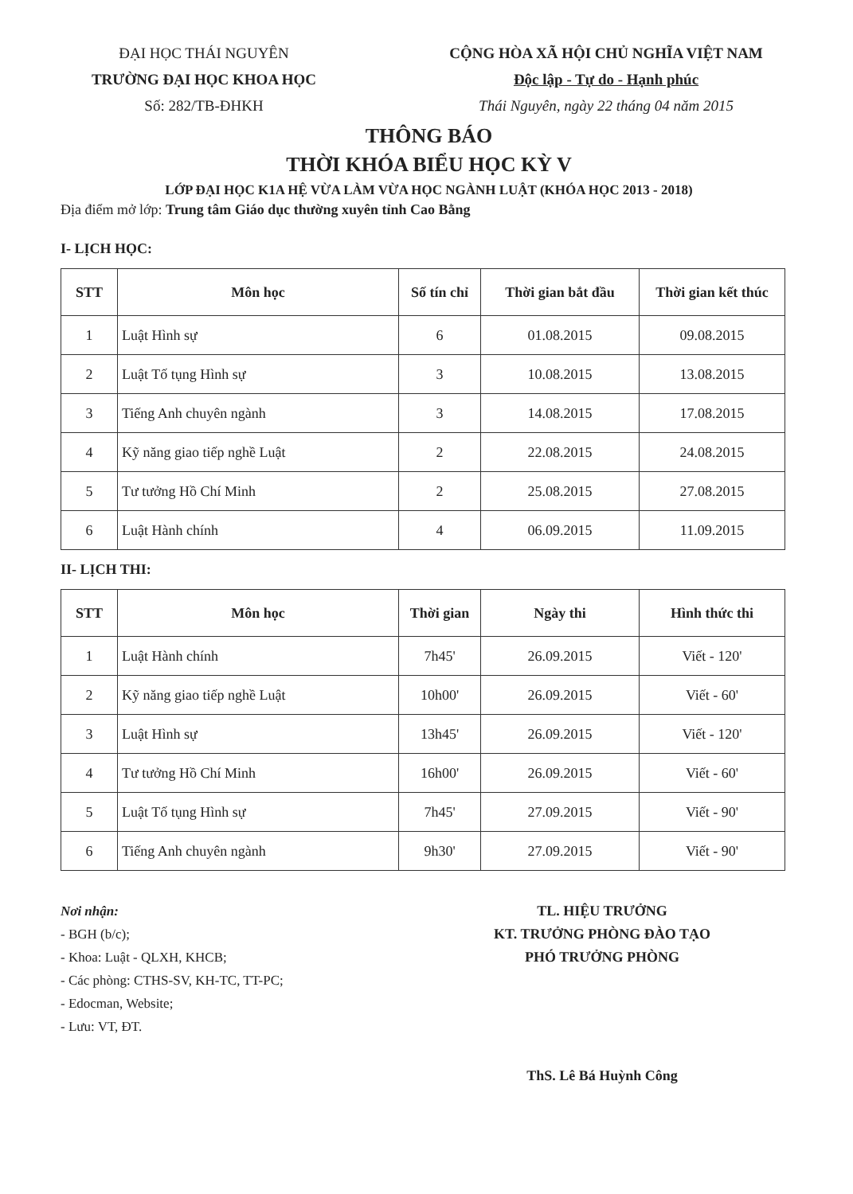ĐẠI HỌC THÁI NGUYÊN
TRƯỜNG ĐẠI HỌC KHOA HỌC
Số: 282/TB-ĐHKH
CỘNG HÒA XÃ HỘI CHỦ NGHĨA VIỆT NAM
Độc lập - Tự do - Hạnh phúc
Thái Nguyên, ngày 22 tháng 04 năm 2015
THÔNG BÁO
THỜI KHÓA BIỂU HỌC KỲ V
LỚP ĐẠI HỌC K1A HỆ VỪA LÀM VỪA HỌC NGÀNH LUẬT (KHÓA HỌC 2013 - 2018)
Địa điểm mở lớp: Trung tâm Giáo dục thường xuyên tỉnh Cao Bằng
I- LỊCH HỌC:
| STT | Môn học | Số tín chỉ | Thời gian bắt đầu | Thời gian kết thúc |
| --- | --- | --- | --- | --- |
| 1 | Luật Hình sự | 6 | 01.08.2015 | 09.08.2015 |
| 2 | Luật Tố tụng Hình sự | 3 | 10.08.2015 | 13.08.2015 |
| 3 | Tiếng Anh chuyên ngành | 3 | 14.08.2015 | 17.08.2015 |
| 4 | Kỹ năng giao tiếp nghề Luật | 2 | 22.08.2015 | 24.08.2015 |
| 5 | Tư tưởng Hồ Chí Minh | 2 | 25.08.2015 | 27.08.2015 |
| 6 | Luật Hành chính | 4 | 06.09.2015 | 11.09.2015 |
II- LỊCH THI:
| STT | Môn học | Thời gian | Ngày thi | Hình thức thi |
| --- | --- | --- | --- | --- |
| 1 | Luật Hành chính | 7h45' | 26.09.2015 | Viết - 120' |
| 2 | Kỹ năng giao tiếp nghề Luật | 10h00' | 26.09.2015 | Viết - 60' |
| 3 | Luật Hình sự | 13h45' | 26.09.2015 | Viết - 120' |
| 4 | Tư tưởng Hồ Chí Minh | 16h00' | 26.09.2015 | Viết - 60' |
| 5 | Luật Tố tụng Hình sự | 7h45' | 27.09.2015 | Viết - 90' |
| 6 | Tiếng Anh chuyên ngành | 9h30' | 27.09.2015 | Viết - 90' |
Nơi nhận:
- BGH (b/c);
- Khoa: Luật - QLXH, KHCB;
- Các phòng: CTHS-SV, KH-TC, TT-PC;
- Edocman, Website;
- Lưu: VT, ĐT.
TL. HIỆU TRƯỞNG
KT. TRƯỞNG PHÒNG ĐÀO TẠO
PHÓ TRƯỞNG PHÒNG
ThS. Lê Bá Huỳnh Công